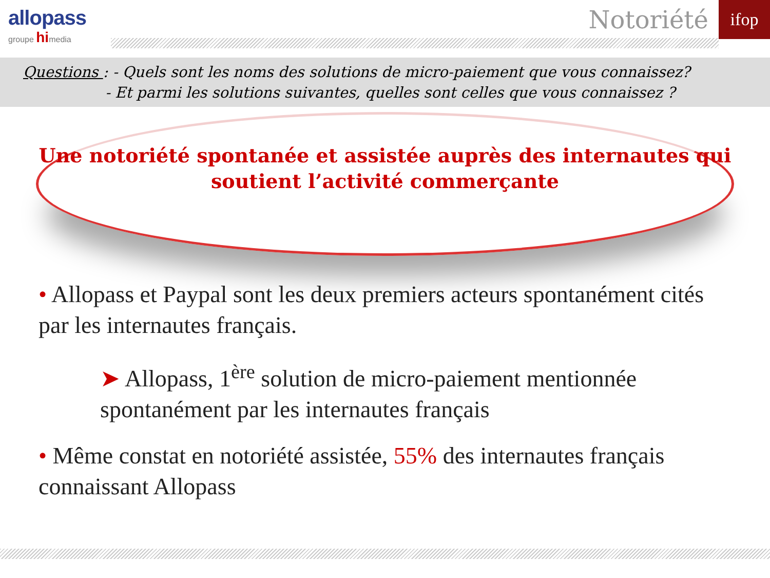allopass
groupe himedia
Notoriété
ifop
Questions : - Quels sont les noms des solutions de micro-paiement que vous connaissez?
- Et parmi les solutions suivantes, quelles sont celles que vous connaissez ?
Une notoriété spontanée et assistée auprès des internautes qui soutient l’activité commerçante
• Allopass et Paypal sont les deux premiers acteurs spontanément cités par les internautes français.
➤ Allopass, 1<sup>ère</sup> solution de micro-paiement mentionnée spontanément par les internautes français
• Même constat en notoriété assistée, 55% des internautes français connaissant Allopass